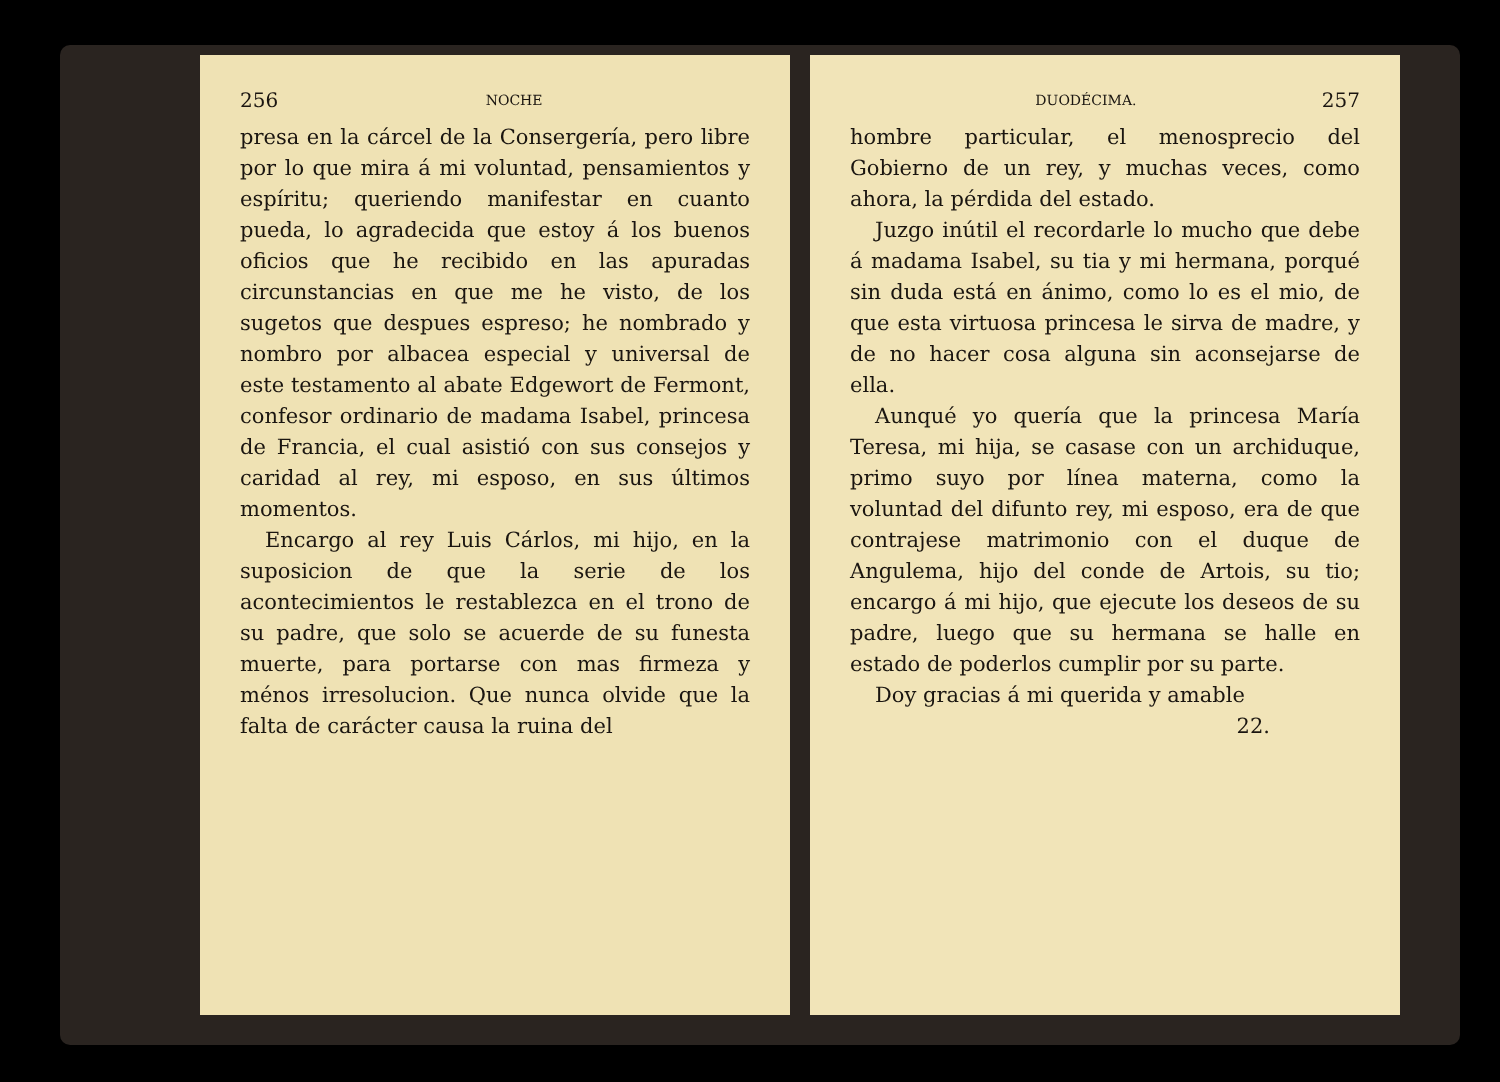256 NOCHE
presa en la cárcel de la Consergería, pero libre por lo que mira á mi voluntad, pensamientos y espíritu; queriendo manifestar en cuanto pueda, lo agradecida que estoy á los buenos oficios que he recibido en las apuradas circunstancias en que me he visto, de los sugetos que despues espreso; he nombrado y nombro por albacea especial y universal de este testamento al abate Edgewort de Fermont, confesor ordinario de madama Isabel, princesa de Francia, el cual asistió con sus consejos y caridad al rey, mi esposo, en sus últimos momentos.
Encargo al rey Luis Cárlos, mi hijo, en la suposicion de que la serie de los acontecimientos le restablezca en el trono de su padre, que solo se acuerde de su funesta muerte, para portarse con mas firmeza y ménos irresolucion. Que nunca olvide que la falta de carácter causa la ruina del
DUODÉCIMA. 257
hombre particular, el menosprecio del Gobierno de un rey, y muchas veces, como ahora, la pérdida del estado.
Juzgo inútil el recordarle lo mucho que debe á madama Isabel, su tia y mi hermana, porqué sin duda está en ánimo, como lo es el mio, de que esta virtuosa princesa le sirva de madre, y de no hacer cosa alguna sin aconsejarse de ella.
Aunqué yo quería que la princesa María Teresa, mi hija, se casase con un archiduque, primo suyo por línea materna, como la voluntad del difunto rey, mi esposo, era de que contrajese matrimonio con el duque de Angulema, hijo del conde de Artois, su tio; encargo á mi hijo, que ejecute los deseos de su padre, luego que su hermana se halle en estado de poderlos cumplir por su parte.
Doy gracias á mi querida y amable
22.